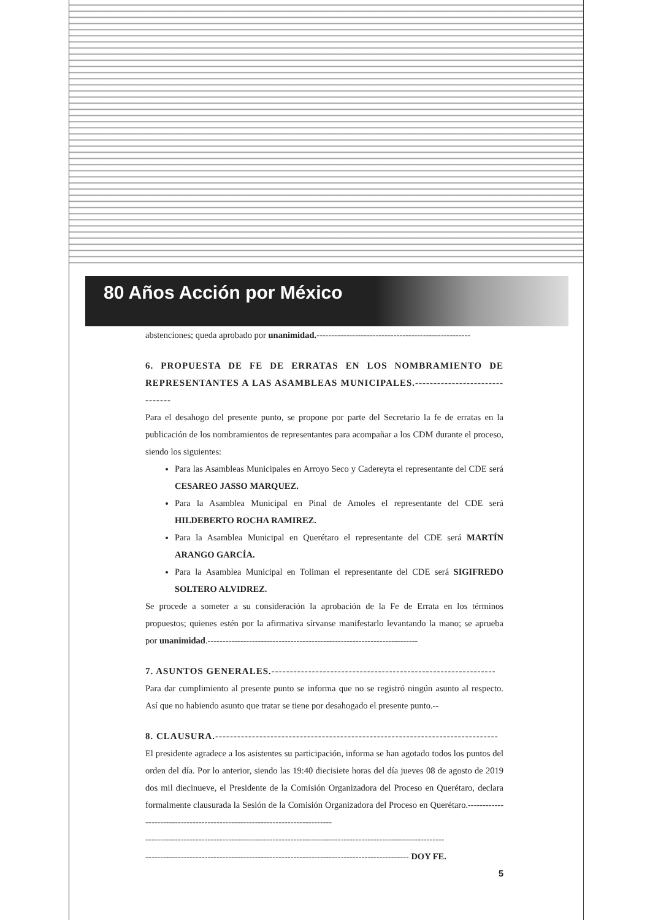80 Años Acción por México
abstenciones; queda aprobado por unanimidad.----------------------------------------------------
6. PROPUESTA DE FE DE ERRATAS EN LOS NOMBRAMIENTO DE REPRESENTANTES A LAS ASAMBLEAS MUNICIPALES.-------------------------------
Para el desahogo del presente punto, se propone por parte del Secretario la fe de erratas en la publicación de los nombramientos de representantes para acompañar a los CDM durante el proceso, siendo los siguientes:
Para las Asambleas Municipales en Arroyo Seco y Cadereyta el representante del CDE será CESAREO JASSO MARQUEZ.
Para la Asamblea Municipal en Pinal de Amoles el representante del CDE será HILDEBERTO ROCHA RAMIREZ.
Para la Asamblea Municipal en Querétaro el representante del CDE será MARTÍN ARANGO GARCÍA.
Para la Asamblea Municipal en Toliman el representante del CDE será SIGIFREDO SOLTERO ALVIDREZ.
Se procede a someter a su consideración la aprobación de la Fe de Errata en los términos propuestos; quienes estén por la afirmativa sírvanse manifestarlo levantando la mano; se aprueba por unanimidad.-----------------------------------------------------------------------
7. ASUNTOS GENERALES.-------------------------------------------------------------
Para dar cumplimiento al presente punto se informa que no se registró ningún asunto al respecto. Así que no habiendo asunto que tratar se tiene por desahogado el presente punto.--
8. CLAUSURA.-----------------------------------------------------------------------------
El presidente agradece a los asistentes su participación, informa se han agotado todos los puntos del orden del día. Por lo anterior, siendo las 19:40 diecisiete horas del día jueves 08 de agosto de 2019 dos mil diecinueve, el Presidente de la Comisión Organizadora del Proceso en Querétaro, declara formalmente clausurada la Sesión de la Comisión Organizadora del Proceso en Querétaro.---------------------------------------------------------------------------
-----------------------------------------------------------------------------------------------------
----------------------------------------------------------------------------------------- DOY FE.
5